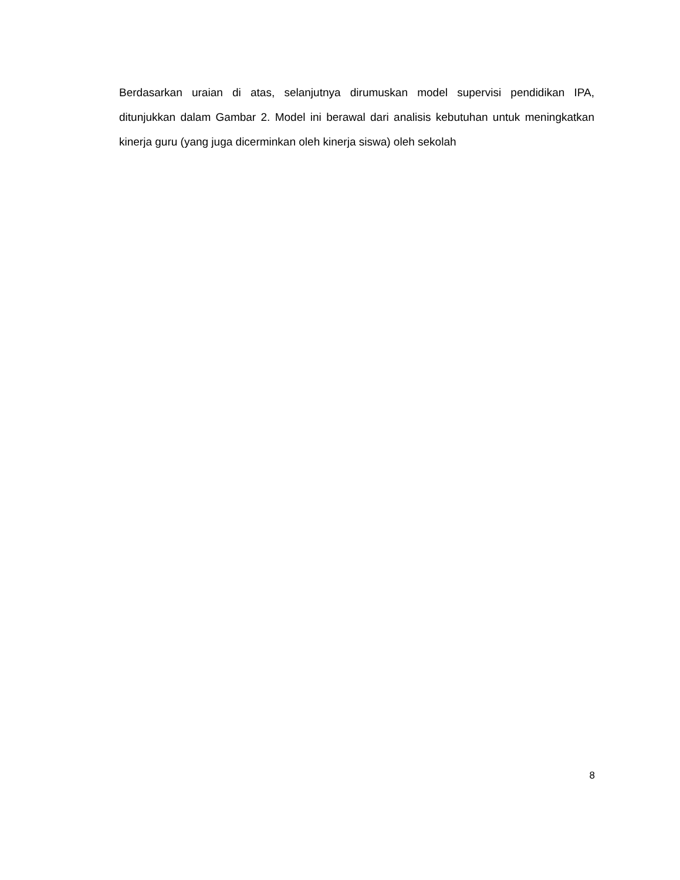Berdasarkan uraian di atas, selanjutnya dirumuskan model supervisi pendidikan IPA, ditunjukkan dalam Gambar 2. Model ini berawal dari analisis kebutuhan untuk meningkatkan kinerja guru (yang juga dicerminkan oleh kinerja siswa) oleh sekolah
8